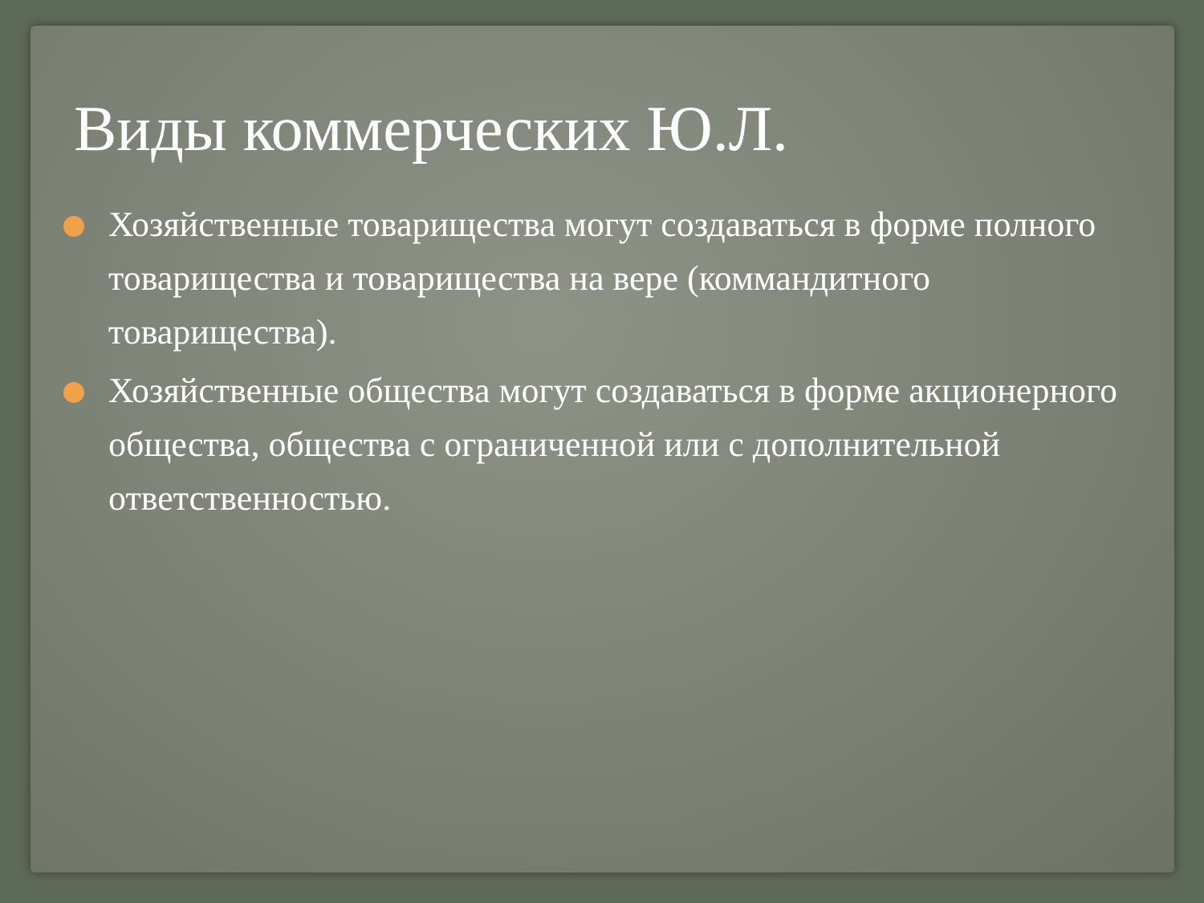Виды коммерческих Ю.Л.
Хозяйственные товарищества могут создаваться в форме полного товарищества и товарищества на вере (коммандитного товарищества).
Хозяйственные общества могут создаваться в форме акционерного общества, общества с ограниченной или с дополнительной ответственностью.